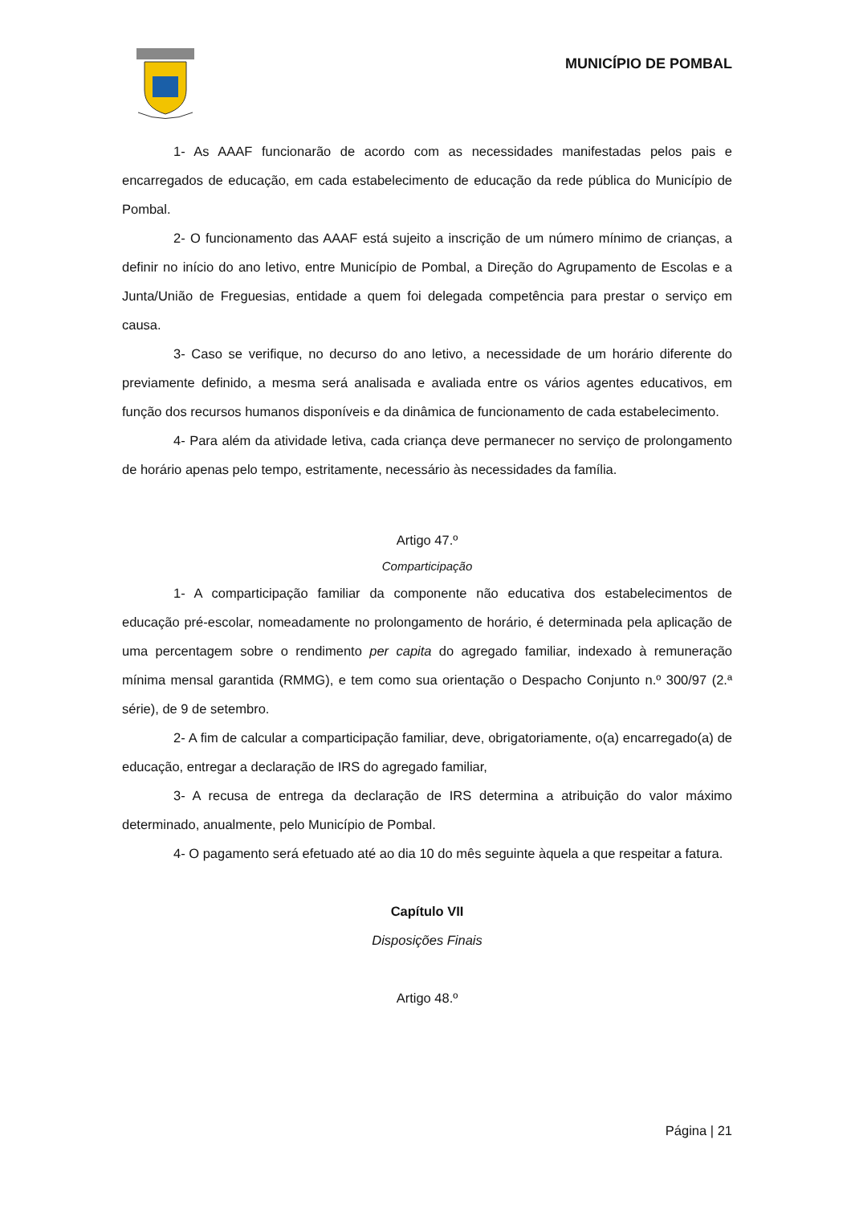MUNICÍPIO DE POMBAL
1- As AAAF funcionarão de acordo com as necessidades manifestadas pelos pais e encarregados de educação, em cada estabelecimento de educação da rede pública do Município de Pombal.
2- O funcionamento das AAAF está sujeito a inscrição de um número mínimo de crianças, a definir no início do ano letivo, entre Município de Pombal, a Direção do Agrupamento de Escolas e a Junta/União de Freguesias, entidade a quem foi delegada competência para prestar o serviço em causa.
3- Caso se verifique, no decurso do ano letivo, a necessidade de um horário diferente do previamente definido, a mesma será analisada e avaliada entre os vários agentes educativos, em função dos recursos humanos disponíveis e da dinâmica de funcionamento de cada estabelecimento.
4- Para além da atividade letiva, cada criança deve permanecer no serviço de prolongamento de horário apenas pelo tempo, estritamente, necessário às necessidades da família.
Artigo 47.º
Comparticipação
1- A comparticipação familiar da componente não educativa dos estabelecimentos de educação pré-escolar, nomeadamente no prolongamento de horário, é determinada pela aplicação de uma percentagem sobre o rendimento per capita do agregado familiar, indexado à remuneração mínima mensal garantida (RMMG), e tem como sua orientação o Despacho Conjunto n.º 300/97 (2.ª série), de 9 de setembro.
2- A fim de calcular a comparticipação familiar, deve, obrigatoriamente, o(a) encarregado(a) de educação, entregar a declaração de IRS do agregado familiar,
3- A recusa de entrega da declaração de IRS determina a atribuição do valor máximo determinado, anualmente, pelo Município de Pombal.
4- O pagamento será efetuado até ao dia 10 do mês seguinte àquela a que respeitar a fatura.
Capítulo VII
Disposições Finais
Artigo 48.º
Página | 21